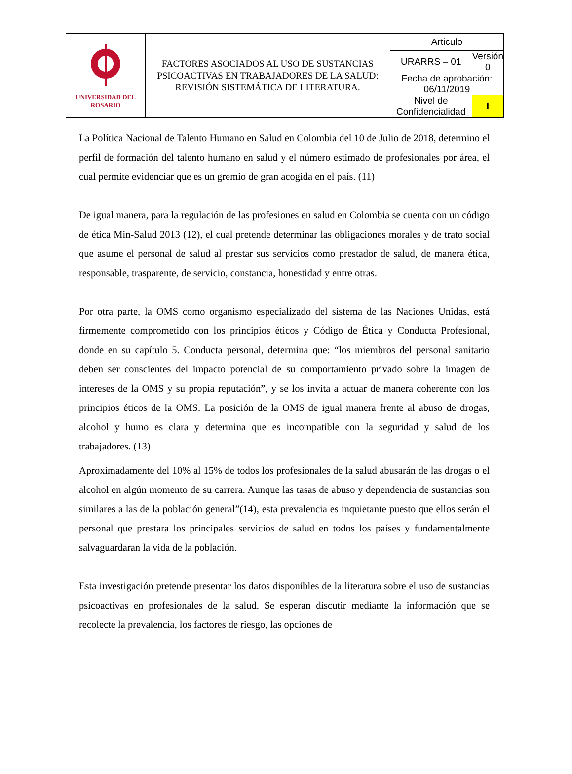| UNIVERSIDAD DEL ROSARIO | FACTORES ASOCIADOS AL USO DE SUSTANCIAS PSICOACTIVAS EN TRABAJADORES DE LA SALUD: REVISIÓN SISTEMÁTICA DE LITERATURA. | Articulo | |
| | | URARRS – 01 | Versión 0 |
| | | Fecha de aprobación: 06/11/2019 | |
| | | Nivel de Confidencialidad | I |
La Política Nacional de Talento Humano en Salud en Colombia del 10 de Julio de 2018, determino el perfil de formación del talento humano en salud y el número estimado de profesionales por área, el cual permite evidenciar que es un gremio de gran acogida en el país. (11)
De igual manera, para la regulación de las profesiones en salud en Colombia se cuenta con un código de ética Min-Salud 2013 (12), el cual pretende determinar las obligaciones morales y de trato social que asume el personal de salud al prestar sus servicios como prestador de salud, de manera ética, responsable, trasparente, de servicio, constancia, honestidad y entre otras.
Por otra parte, la OMS como organismo especializado del sistema de las Naciones Unidas, está firmemente comprometido con los principios éticos y Código de Ética y Conducta Profesional, donde en su capítulo 5. Conducta personal, determina que: “los miembros del personal sanitario deben ser conscientes del impacto potencial de su comportamiento privado sobre la imagen de intereses de la OMS y su propia reputación”, y se los invita a actuar de manera coherente con los principios éticos de la OMS. La posición de la OMS de igual manera frente al abuso de drogas, alcohol y humo es clara y determina que es incompatible con la seguridad y salud de los trabajadores. (13)
Aproximadamente del 10% al 15% de todos los profesionales de la salud abusarán de las drogas o el alcohol en algún momento de su carrera. Aunque las tasas de abuso y dependencia de sustancias son similares a las de la población general”(14), esta prevalencia es inquietante puesto que ellos serán el personal que prestara los principales servicios de salud en todos los países y fundamentalmente salvaguardaran la vida de la población.
Esta investigación pretende presentar los datos disponibles de la literatura sobre el uso de sustancias psicoactivas en profesionales de la salud. Se esperan discutir mediante la información que se recolecte la prevalencia, los factores de riesgo, las opciones de